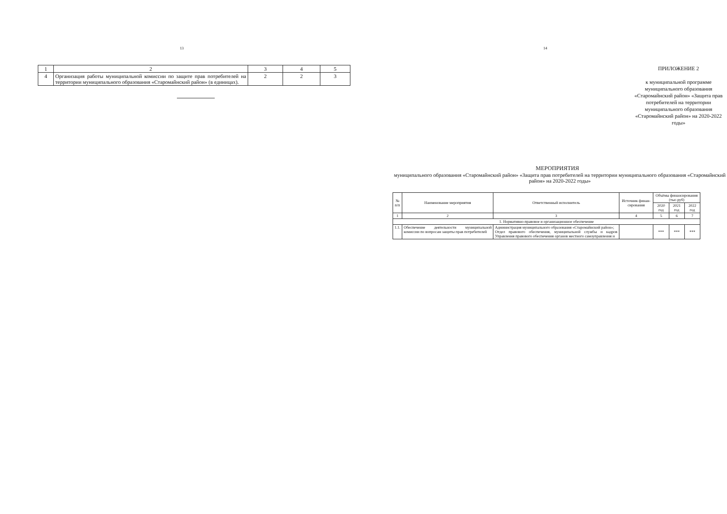13
| 1 | 2 | 3 | 4 | 5 |
| 4 | Организация работы муниципальной комиссии по защите прав потребителей на территории муниципального образования «Старомайнский район» (в единицах). | 2 | 2 | 3 |
14
ПРИЛОЖЕНИЕ 2
к муниципальной программе муниципального образования «Старомайнский район» «Защита прав потребителей на территории муниципального образования «Старомайнский район» на 2020-2022 годы»
МЕРОПРИЯТИЯ
муниципального образования «Старомайнский район» «Защита прав потребителей на территории муниципального образования «Старомайнский район» на 2020-2022 годы»
| № п/п | Наименование мероприятия | Ответственный исполнитель | Источник финан-сирования | Объёмы финансирования (тыс.руб) | | |
| --- | --- | --- | --- | --- | --- | --- |
| | | | | 2020 год | 2021 год | 2022 год |
| 1 | 2 | 3 | 4 | 5 | 6 | 7 |
| 1. Нормативно-правовое и организационное обеспечение | | | | | | |
| 1.1. | Обеспечение деятельности муниципальной комиссии по вопросам защиты прав потребителей | Администрация муниципального образования «Старомайнский район»; Отдел правового обеспечения, муниципальной службы и кадров Управления правового обеспечения органов местного самоуправления и | | *** | *** | *** |